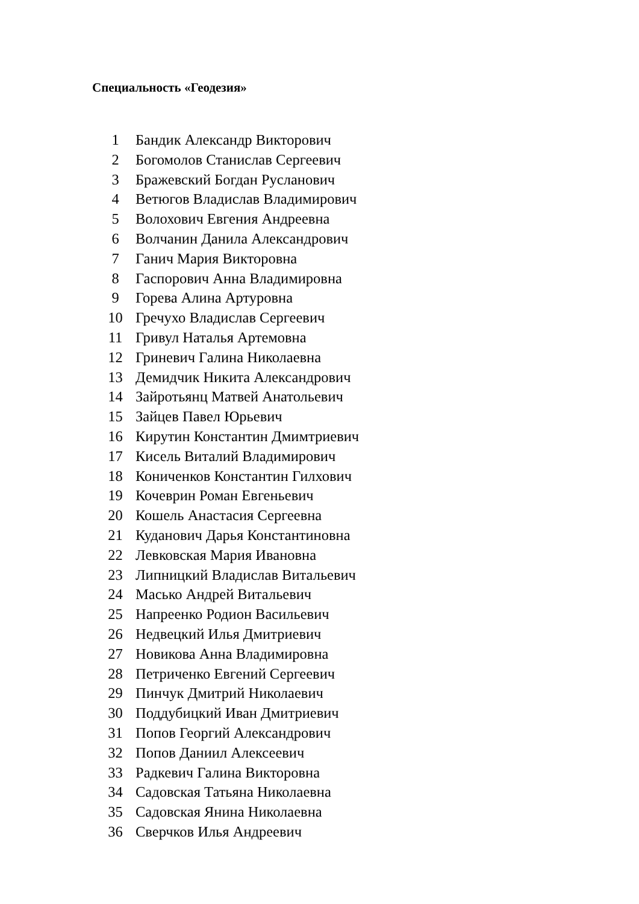Специальность «Геодезия»
| 1 | Бандик Александр Викторович |
| 2 | Богомолов Станислав Сергеевич |
| 3 | Бражевский Богдан Русланович |
| 4 | Ветюгов Владислав Владимирович |
| 5 | Волохович Евгения Андреевна |
| 6 | Волчанин Данила Александрович |
| 7 | Ганич Мария Викторовна |
| 8 | Гаспорович Анна Владимировна |
| 9 | Горева Алина Артуровна |
| 10 | Гречухо Владислав Сергеевич |
| 11 | Гривул Наталья Артемовна |
| 12 | Гриневич Галина Николаевна |
| 13 | Демидчик Никита Александрович |
| 14 | Зайротьянц Матвей Анатольевич |
| 15 | Зайцев Павел Юрьевич |
| 16 | Кирутин Константин Дмимтриевич |
| 17 | Кисель Виталий Владимирович |
| 18 | Кониченков Константин Гилхович |
| 19 | Кочеврин Роман Евгеньевич |
| 20 | Кошель Анастасия Сергеевна |
| 21 | Куданович Дарья Константиновна |
| 22 | Левковская Мария Ивановна |
| 23 | Липницкий Владислав Витальевич |
| 24 | Масько Андрей Витальевич |
| 25 | Напреенко Родион Васильевич |
| 26 | Недвецкий Илья Дмитриевич |
| 27 | Новикова Анна Владимировна |
| 28 | Петриченко Евгений Сергеевич |
| 29 | Пинчук Дмитрий Николаевич |
| 30 | Поддубицкий Иван Дмитриевич |
| 31 | Попов Георгий Александрович |
| 32 | Попов Даниил Алексеевич |
| 33 | Радкевич Галина Викторовна |
| 34 | Садовская Татьяна Николаевна |
| 35 | Садовская Янина Николаевна |
| 36 | Сверчков Илья Андреевич |